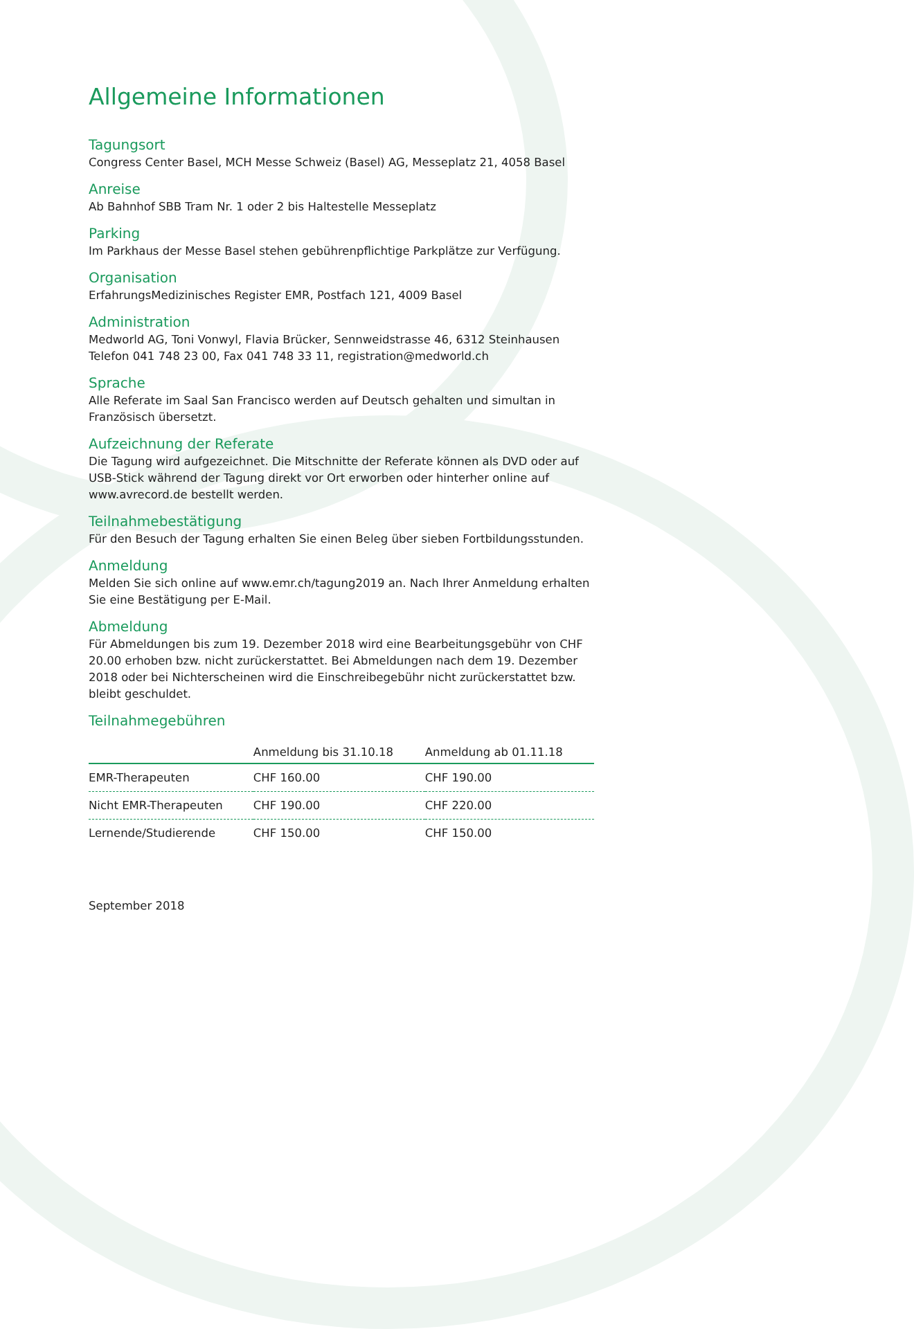Allgemeine Informationen
Tagungsort
Congress Center Basel, MCH Messe Schweiz (Basel) AG, Messeplatz 21, 4058 Basel
Anreise
Ab Bahnhof SBB Tram Nr. 1 oder 2 bis Haltestelle Messeplatz
Parking
Im Parkhaus der Messe Basel stehen gebührenpflichtige Parkplätze zur Verfügung.
Organisation
ErfahrungsMedizinisches Register EMR, Postfach 121, 4009 Basel
Administration
Medworld AG, Toni Vonwyl, Flavia Brücker, Sennweidstrasse 46, 6312 Steinhausen
Telefon 041 748 23 00, Fax 041 748 33 11, registration@medworld.ch
Sprache
Alle Referate im Saal San Francisco werden auf Deutsch gehalten und simultan in Französisch übersetzt.
Aufzeichnung der Referate
Die Tagung wird aufgezeichnet. Die Mitschnitte der Referate können als DVD oder auf USB-Stick während der Tagung direkt vor Ort erworben oder hinterher online auf www.avrecord.de bestellt werden.
Teilnahmebestätigung
Für den Besuch der Tagung erhalten Sie einen Beleg über sieben Fortbildungsstunden.
Anmeldung
Melden Sie sich online auf www.emr.ch/tagung2019 an. Nach Ihrer Anmeldung erhalten Sie eine Bestätigung per E-Mail.
Abmeldung
Für Abmeldungen bis zum 19. Dezember 2018 wird eine Bearbeitungsgebühr von CHF 20.00 erhoben bzw. nicht zurückerstattet. Bei Abmeldungen nach dem 19. Dezember 2018 oder bei Nichterscheinen wird die Einschreibegebühr nicht zurückerstattet bzw. bleibt geschuldet.
Teilnahmegebühren
| | Anmeldung bis 31.10.18 | Anmeldung ab 01.11.18 |
| --- | --- | --- |
| EMR-Therapeuten | CHF 160.00 | CHF 190.00 |
| Nicht EMR-Therapeuten | CHF 190.00 | CHF 220.00 |
| Lernende/Studierende | CHF 150.00 | CHF 150.00 |
September 2018